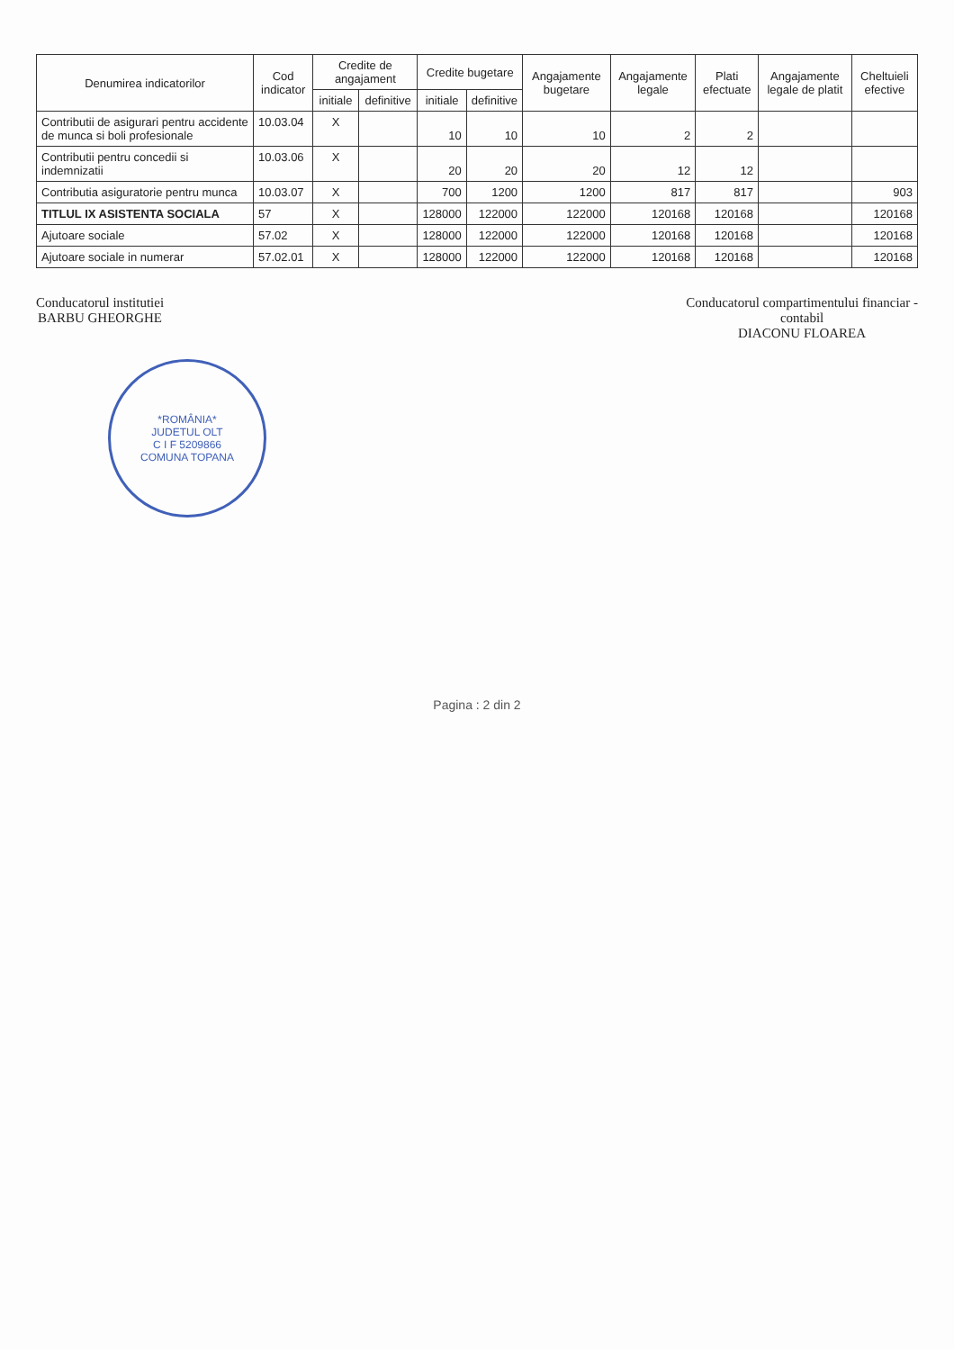| Denumirea indicatorilor | Cod indicator | Credite de angajament | | Credite bugetare | | Angajamente bugetare | Angajamente legale | Plati efectuate | Angajamente legale de platit | Cheltuieli efective |
| --- | --- | --- | --- | --- | --- | --- | --- | --- | --- | --- |
| | | initiale | definitive | initiale | definitive | | | | | |
| Contributii de asigurari pentru accidente de munca si boli profesionale | 10.03.04 | X | | 10 | 10 | 10 | 2 | 2 | | |
| Contributii pentru concedii si indemnizatii | 10.03.06 | X | | 20 | 20 | 20 | 12 | 12 | | |
| Contributia asiguratorie pentru munca | 10.03.07 | X | | 700 | 1200 | 1200 | 817 | 817 | | 903 |
| TITLUL IX ASISTENTA SOCIALA | 57 | X | | 128000 | 122000 | 122000 | 120168 | 120168 | | 120168 |
| Ajutoare sociale | 57.02 | X | | 128000 | 122000 | 122000 | 120168 | 120168 | | 120168 |
| Ajutoare sociale in numerar | 57.02.01 | X | | 128000 | 122000 | 122000 | 120168 | 120168 | | 120168 |
Conducatorul institutiei
BARBU GHEORGHE
Conducatorul compartimentului financiar -
contabil
DIACONU FLOAREA
*ROMÂNIA*
JUDETUL OLT
C I F 5209866
COMUNA TOPANA
Pagina : 2 din 2